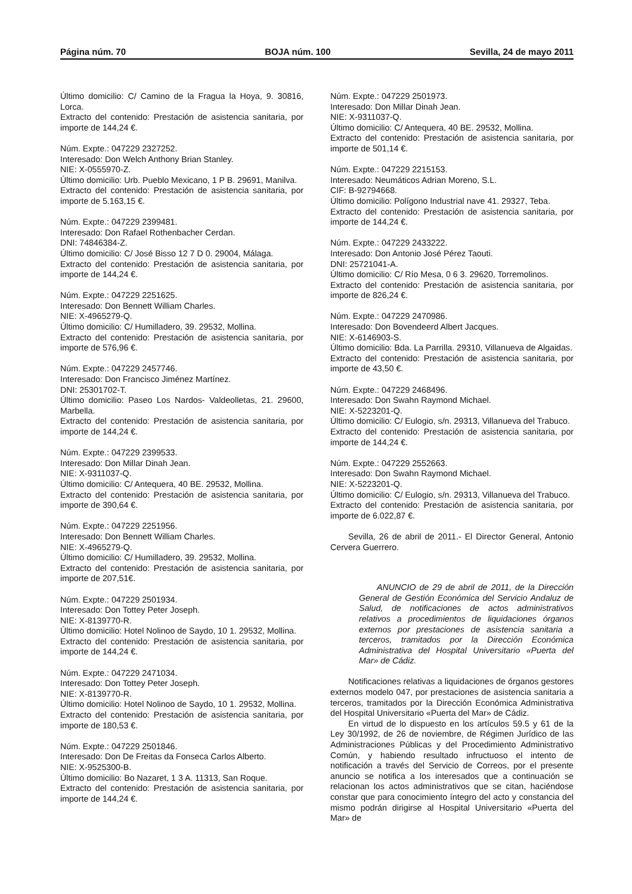Página núm. 70 BOJA núm. 100 Sevilla, 24 de mayo 2011
Último domicilio: C/ Camino de la Fragua la Hoya, 9. 30816, Lorca.
Extracto del contenido: Prestación de asistencia sanitaria, por importe de 144,24 €.
Núm. Expte.: 047229 2327252.
Interesado: Don Welch Anthony Brian Stanley.
NIE: X-0555970-Z.
Último domicilio: Urb. Pueblo Mexicano, 1 P B. 29691, Manilva.
Extracto del contenido: Prestación de asistencia sanitaria, por importe de 5.163,15 €.
Núm. Expte.: 047229 2399481.
Interesado: Don Rafael Rothenbacher Cerdan.
DNI: 74846384-Z.
Último domicilio: C/ José Bisso 12 7 D 0. 29004, Málaga.
Extracto del contenido: Prestación de asistencia sanitaria, por importe de 144,24 €.
Núm. Expte.: 047229 2251625.
Interesado: Don Bennett William Charles.
NIE: X-4965279-Q.
Último domicilio: C/ Humilladero, 39. 29532, Mollina.
Extracto del contenido: Prestación de asistencia sanitaria, por importe de 576,96 €.
Núm. Expte.: 047229 2457746.
Interesado: Don Francisco Jiménez Martínez.
DNI: 25301702-T.
Último domicilio: Paseo Los Nardos- Valdeolletas, 21. 29600, Marbella.
Extracto del contenido: Prestación de asistencia sanitaria, por importe de 144,24 €.
Núm. Expte.: 047229 2399533.
Interesado: Don Millar Dinah Jean.
NIE: X-9311037-Q.
Último domicilio: C/ Antequera, 40 BE. 29532, Mollina.
Extracto del contenido: Prestación de asistencia sanitaria, por importe de 390,64 €.
Núm. Expte.: 047229 2251956.
Interesado: Don Bennett William Charles.
NIE: X-4965279-Q.
Último domicilio: C/ Humilladero, 39. 29532, Mollina.
Extracto del contenido: Prestación de asistencia sanitaria, por importe de 207,51€.
Núm. Expte.: 047229 2501934.
Interesado: Don Tottey Peter Joseph.
NIE: X-8139770-R.
Último domicilio: Hotel Nolinoo de Saydo, 10 1. 29532, Mollina.
Extracto del contenido: Prestación de asistencia sanitaria, por importe de 144,24 €.
Núm. Expte.: 047229 2471034.
Interesado: Don Tottey Peter Joseph.
NIE: X-8139770-R.
Último domicilio: Hotel Nolinoo de Saydo, 10 1. 29532, Mollina.
Extracto del contenido: Prestación de asistencia sanitaria, por importe de 180,53 €.
Núm. Expte.: 047229 2501846.
Interesado: Don De Freitas da Fonseca Carlos Alberto.
NIE: X-9525300-B.
Último domicilio: Bo Nazaret, 1 3 A. 11313, San Roque.
Extracto del contenido: Prestación de asistencia sanitaria, por importe de 144,24 €.
Núm. Expte.: 047229 2501973.
Interesado: Don Millar Dinah Jean.
NIE: X-9311037-Q.
Último domicilio: C/ Antequera, 40 BE. 29532, Mollina.
Extracto del contenido: Prestación de asistencia sanitaria, por importe de 501,14 €.
Núm. Expte.: 047229 2215153.
Interesado: Neumáticos Adrian Moreno, S.L.
CIF: B-92794668.
Último domicilio: Polígono Industrial nave 41. 29327, Teba.
Extracto del contenido: Prestación de asistencia sanitaria, por importe de 144,24 €.
Núm. Expte.: 047229 2433222.
Interesado: Don Antonio José Pérez Taouti.
DNI: 25721041-A.
Último domicilio: C/ Río Mesa, 0 6 3. 29620, Torremolinos.
Extracto del contenido: Prestación de asistencia sanitaria, por importe de 826,24 €.
Núm. Expte.: 047229 2470986.
Interesado: Don Bovendeerd Albert Jacques.
NIE: X-6146903-S.
Último domicilio: Bda. La Parrilla. 29310, Villanueva de Algaidas.
Extracto del contenido: Prestación de asistencia sanitaria, por importe de 43,50 €.
Núm. Expte.: 047229 2468496.
Interesado: Don Swahn Raymond Michael.
NIE: X-5223201-Q.
Último domicilio: C/ Eulogio, s/n. 29313, Villanueva del Trabuco.
Extracto del contenido: Prestación de asistencia sanitaria, por importe de 144,24 €.
Núm. Expte.: 047229 2552663.
Interesado: Don Swahn Raymond Michael.
NIE: X-5223201-Q.
Último domicilio: C/ Eulogio, s/n. 29313, Villanueva del Trabuco.
Extracto del contenido: Prestación de asistencia sanitaria, por importe de 6.022,87 €.
Sevilla, 26 de abril de 2011.- El Director General, Antonio Cervera Guerrero.
ANUNCIO de 29 de abril de 2011, de la Dirección General de Gestión Económica del Servicio Andaluz de Salud, de notificaciones de actos administrativos relativos a procedimientos de liquidaciones órganos externos por prestaciones de asistencia sanitaria a terceros, tramitados por la Dirección Económica Administrativa del Hospital Universitario «Puerta del Mar» de Cádiz.
Notificaciones relativas a liquidaciones de órganos gestores externos modelo 047, por prestaciones de asistencia sanitaria a terceros, tramitados por la Dirección Económica Administrativa del Hospital Universitario «Puerta del Mar» de Cádiz.
En virtud de lo dispuesto en los artículos 59.5 y 61 de la Ley 30/1992, de 26 de noviembre, de Régimen Jurídico de las Administraciones Públicas y del Procedimiento Administrativo Común, y habiendo resultado infructuoso el intento de notificación a través del Servicio de Correos, por el presente anuncio se notifica a los interesados que a continuación se relacionan los actos administrativos que se citan, haciéndose constar que para conocimiento íntegro del acto y constancia del mismo podrán dirigirse al Hospital Universitario «Puerta del Mar» de